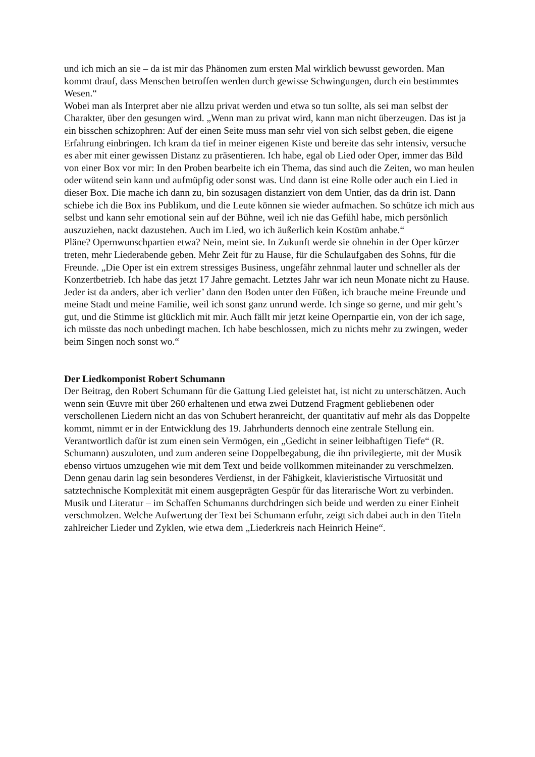und ich mich an sie – da ist mir das Phänomen zum ersten Mal wirklich bewusst geworden. Man kommt drauf, dass Menschen betroffen werden durch gewisse Schwingungen, durch ein bestimmtes Wesen.“
Wobei man als Interpret aber nie allzu privat werden und etwa so tun sollte, als sei man selbst der Charakter, über den gesungen wird. „Wenn man zu privat wird, kann man nicht überzeugen. Das ist ja ein bisschen schizophren: Auf der einen Seite muss man sehr viel von sich selbst geben, die eigene Erfahrung einbringen. Ich kram da tief in meiner eigenen Kiste und bereite das sehr intensiv, versuche es aber mit einer gewissen Distanz zu präsentieren. Ich habe, egal ob Lied oder Oper, immer das Bild von einer Box vor mir: In den Proben bearbeite ich ein Thema, das sind auch die Zeiten, wo man heulen oder wütend sein kann und aufmüpfig oder sonst was. Und dann ist eine Rolle oder auch ein Lied in dieser Box. Die mache ich dann zu, bin sozusagen distanziert von dem Untier, das da drin ist. Dann schiebe ich die Box ins Publikum, und die Leute können sie wieder aufmachen. So schütze ich mich aus selbst und kann sehr emotional sein auf der Bühne, weil ich nie das Gefühl habe, mich persönlich auszuziehen, nackt dazustehen. Auch im Lied, wo ich äußerlich kein Kostüm anhabe.“
Pläne? Opernwunschpartien etwa? Nein, meint sie. In Zukunft werde sie ohnehin in der Oper kürzer treten, mehr Liederabende geben. Mehr Zeit für zu Hause, für die Schulaufgaben des Sohns, für die Freunde. „Die Oper ist ein extrem stressiges Business, ungefähr zehnmal lauter und schneller als der Konzertbetrieb. Ich habe das jetzt 17 Jahre gemacht. Letztes Jahr war ich neun Monate nicht zu Hause. Jeder ist da anders, aber ich verlier’ dann den Boden unter den Füßen, ich brauche meine Freunde und meine Stadt und meine Familie, weil ich sonst ganz unrund werde. Ich singe so gerne, und mir geht’s gut, und die Stimme ist glücklich mit mir. Auch fällt mir jetzt keine Opernpartie ein, von der ich sage, ich müsste das noch unbedingt machen. Ich habe beschlossen, mich zu nichts mehr zu zwingen, weder beim Singen noch sonst wo.“
Der Liedkomponist Robert Schumann
Der Beitrag, den Robert Schumann für die Gattung Lied geleistet hat, ist nicht zu unterschätzen. Auch wenn sein Œuvre mit über 260 erhaltenen und etwa zwei Dutzend Fragment gebliebenen oder verschollenen Liedern nicht an das von Schubert heranreicht, der quantitativ auf mehr als das Doppelte kommt, nimmt er in der Entwicklung des 19. Jahrhunderts dennoch eine zentrale Stellung ein. Verantwortlich dafür ist zum einen sein Vermögen, ein „Gedicht in seiner leibhaftigen Tiefe“ (R. Schumann) auszuloten, und zum anderen seine Doppelbegabung, die ihn privilegierte, mit der Musik ebenso virtuos umzugehen wie mit dem Text und beide vollkommen miteinander zu verschmelzen. Denn genau darin lag sein besonderes Verdienst, in der Fähigkeit, klavieristische Virtuosität und satztechnische Komplexität mit einem ausgeprägten Gespür für das literarische Wort zu verbinden. Musik und Literatur – im Schaffen Schumanns durchdringen sich beide und werden zu einer Einheit verschmolzen. Welche Aufwertung der Text bei Schumann erfuhr, zeigt sich dabei auch in den Titeln zahlreicher Lieder und Zyklen, wie etwa dem „Liederkreis nach Heinrich Heine“.